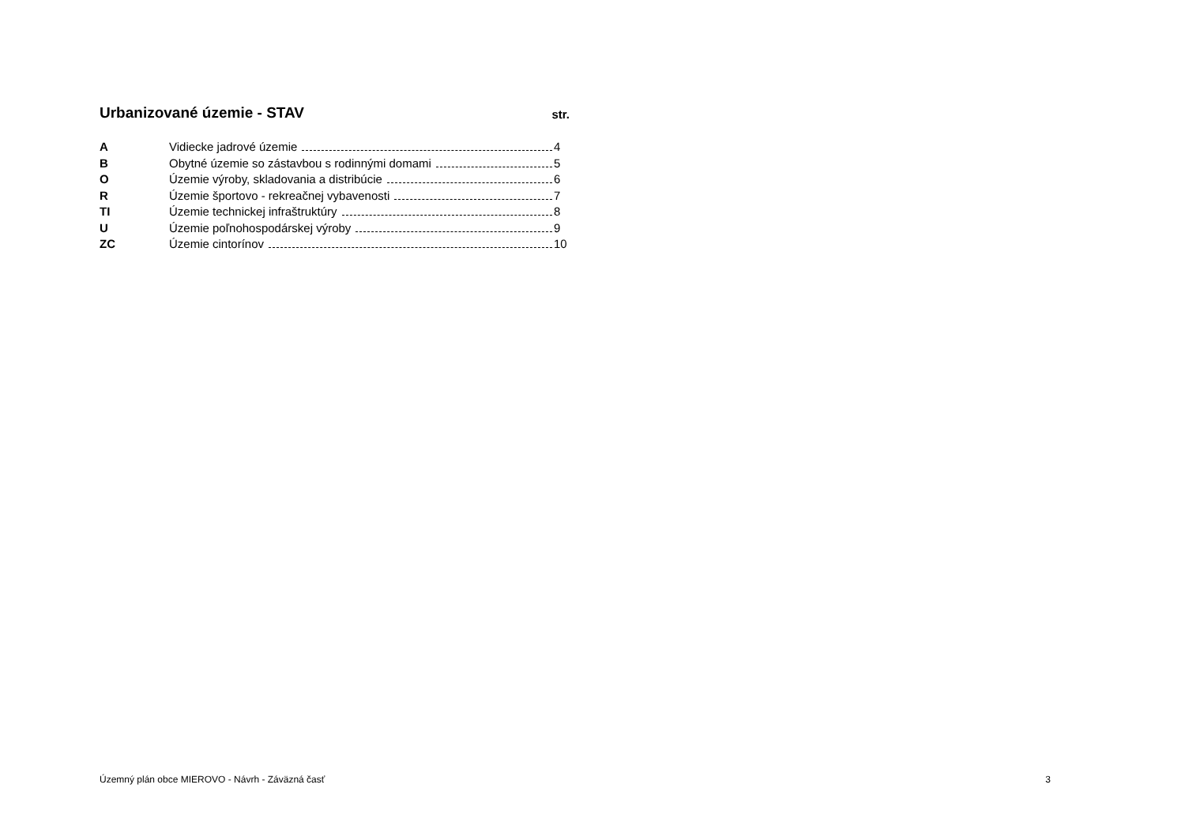Urbanizované územie - STAV str.
A Vidiecke jadrové územie 4
B Obytné územie so zástavbou s rodinnými domami 5
O Územie výroby, skladovania a distribúcie 6
R Územie športovo - rekreačnej vybavenosti 7
TI Územie technickej infraštruktúry 8
U Územie poľnohospodárskej výroby 9
ZC Územie cintorínov 10
Územný plán obce MIEROVO - Návrh - Záväzná časť 3